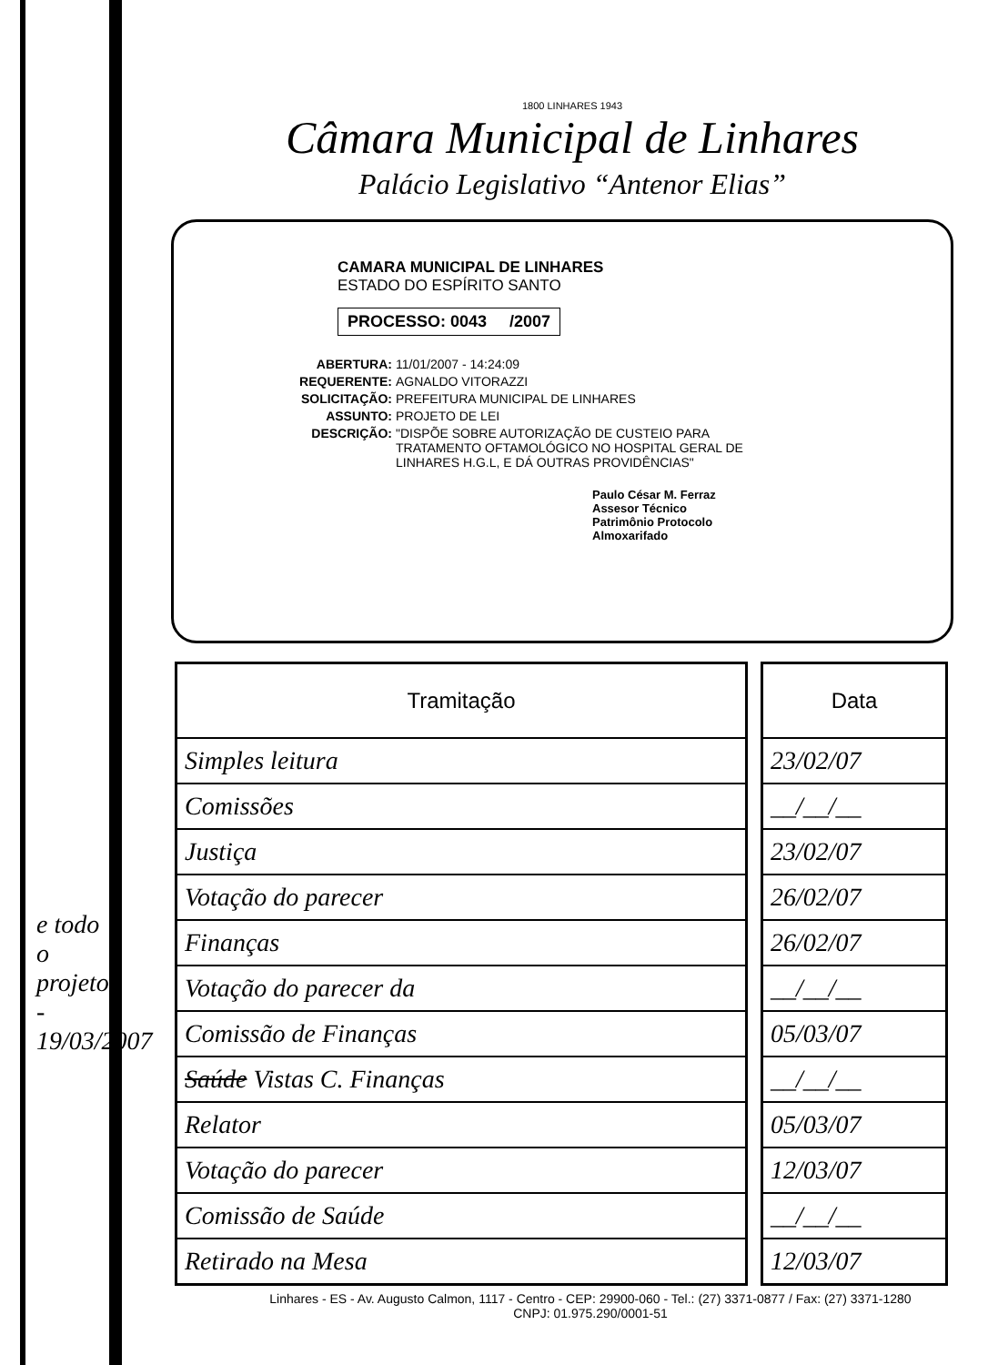1800 LINHARES 1943
Câmara Municipal de Linhares
Palácio Legislativo “Antenor Elias”
CAMARA MUNICIPAL DE LINHARES
ESTADO DO ESPÍRITO SANTO
PROCESSO: 0043 /2007
ABERTURA: 11/01/2007 - 14:24:09
REQUERENTE: AGNALDO VITORAZZI
SOLICITAÇÃO: PREFEITURA MUNICIPAL DE LINHARES
ASSUNTO: PROJETO DE LEI
DESCRIÇÃO: "DISPÕE SOBRE AUTORIZAÇÃO DE CUSTEIO PARA TRATAMENTO OFTAMOLÓGICO NO HOSPITAL GERAL DE LINHARES H.G.L, E DÁ OUTRAS PROVIDÊNCIAS"
Paulo César M. Ferraz
Assesor Técnico
Patrimônio Protocolo
Almoxarifado
| Tramitação |
| --- |
| Simples leitura |
| Comissões |
| Justiça |
| Votação do parecer |
| Finanças |
| Votação do parecer da |
| Comissão de Finanças |
| Saúde Vistas C. Finanças |
| Relator |
| Votação do parecer |
| Comissão de Saúde |
| Retirado na Mesa |
| Data |
| --- |
| 23/02/07 |
| __/__/__ |
| 23/02/07 |
| 26/02/07 |
| 26/02/07 |
| __/__/__ |
| 05/03/07 |
| __/__/__ |
| 05/03/07 |
| 12/03/07 |
| __/__/__ |
| 12/03/07 |
Linhares - ES - Av. Augusto Calmon, 1117 - Centro - CEP: 29900-060 - Tel.: (27) 3371-0877 / Fax: (27) 3371-1280
CNPJ: 01.975.290/0001-51
e todo o projeto - 19/03/2007